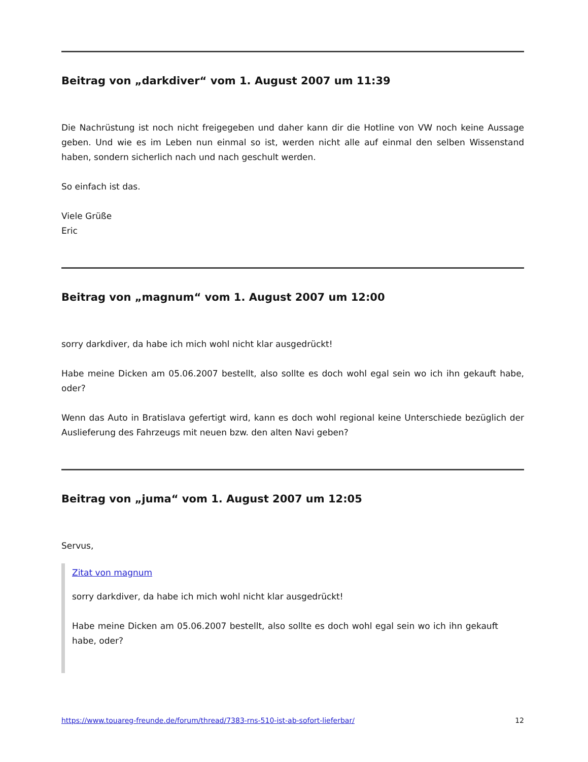Beitrag von „darkdiver“ vom 1. August 2007 um 11:39
Die Nachrüstung ist noch nicht freigegeben und daher kann dir die Hotline von VW noch keine Aussage geben. Und wie es im Leben nun einmal so ist, werden nicht alle auf einmal den selben Wissenstand haben, sondern sicherlich nach und nach geschult werden.
So einfach ist das.
Viele Grüße
Eric
Beitrag von „magnum“ vom 1. August 2007 um 12:00
sorry darkdiver, da habe ich mich wohl nicht klar ausgedrückt!
Habe meine Dicken am 05.06.2007 bestellt, also sollte es doch wohl egal sein wo ich ihn gekauft habe, oder?
Wenn das Auto in Bratislava gefertigt wird, kann es doch wohl regional keine Unterschiede bezüglich der Auslieferung des Fahrzeugs mit neuen bzw. den alten Navi geben?
Beitrag von „juma“ vom 1. August 2007 um 12:05
Servus,
Zitat von magnum
sorry darkdiver, da habe ich mich wohl nicht klar ausgedrückt!
Habe meine Dicken am 05.06.2007 bestellt, also sollte es doch wohl egal sein wo ich ihn gekauft habe, oder?
https://www.touareg-freunde.de/forum/thread/7383-rns-510-ist-ab-sofort-lieferbar/ 12